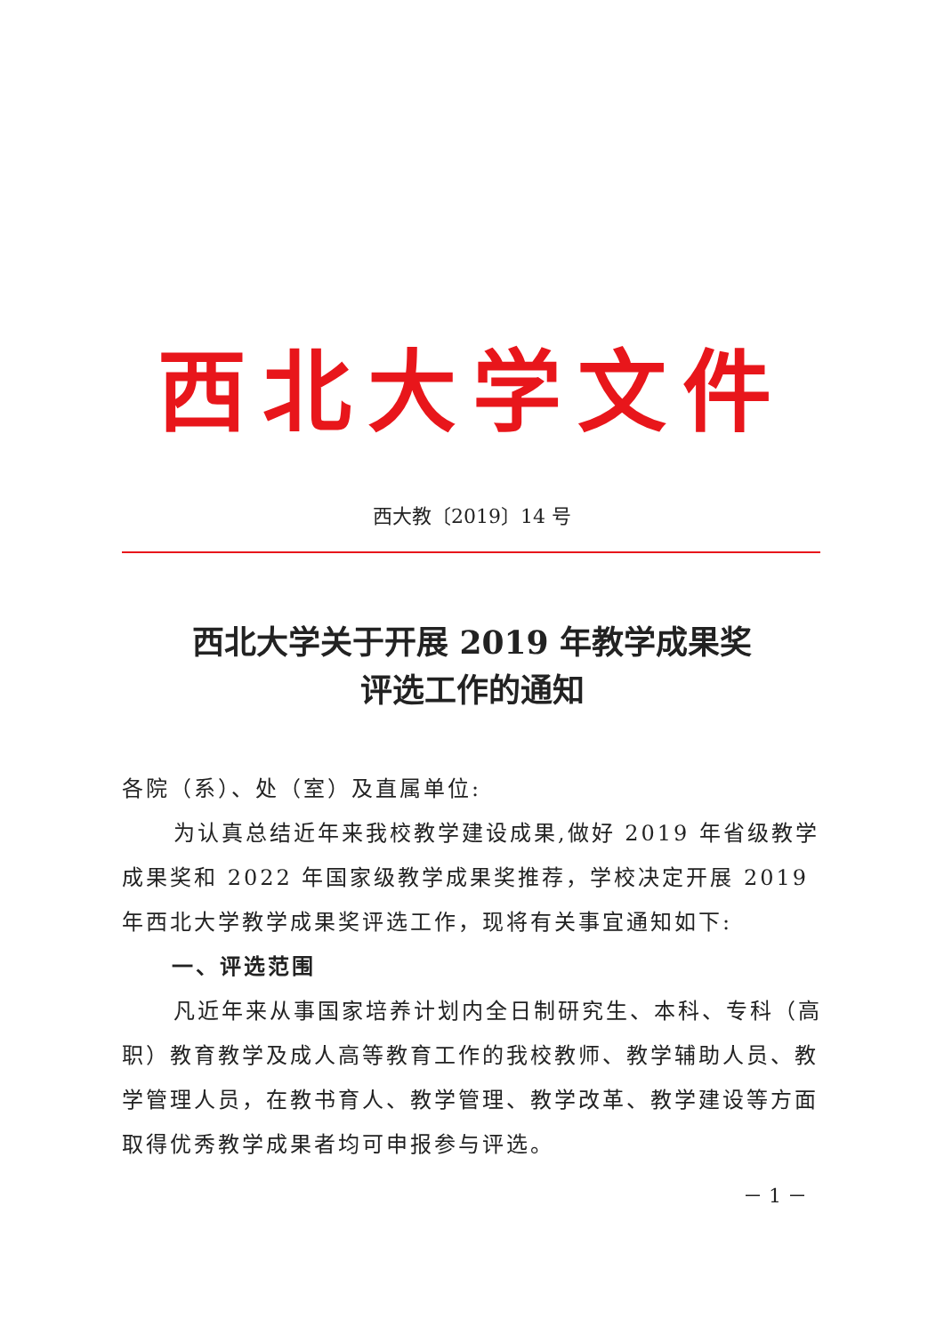西北大学文件
西大教〔2019〕14 号
西北大学关于开展 2019 年教学成果奖
评选工作的通知
各院（系）、处（室）及直属单位:
为认真总结近年来我校教学建设成果,做好 2019 年省级教学成果奖和 2022 年国家级教学成果奖推荐，学校决定开展 2019 年西北大学教学成果奖评选工作，现将有关事宜通知如下:
一、评选范围
凡近年来从事国家培养计划内全日制研究生、本科、专科（高职）教育教学及成人高等教育工作的我校教师、教学辅助人员、教学管理人员，在教书育人、教学管理、教学改革、教学建设等方面取得优秀教学成果者均可申报参与评选。
－ 1 －